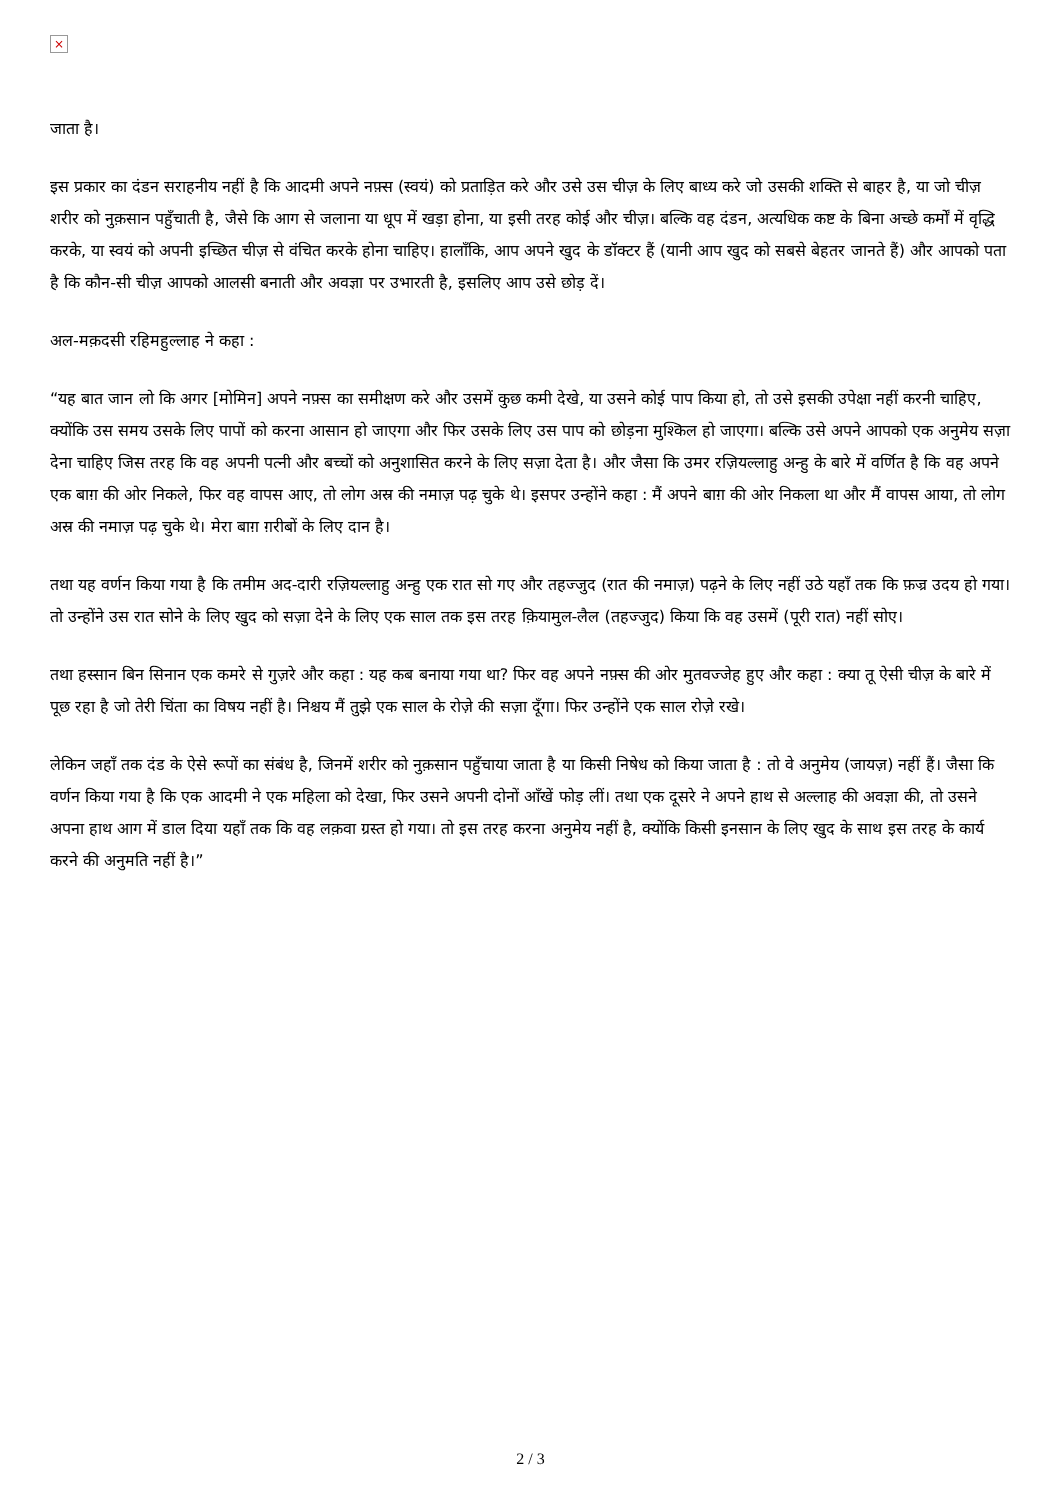×
जाता है।
इस प्रकार का दंडन सराहनीय नहीं है कि आदमी अपने नफ़्स (स्वयं) को प्रताड़ित करे और उसे उस चीज़ के लिए बाध्य करे जो उसकी शक्ति से बाहर है, या जो चीज़ शरीर को नुक़सान पहुँचाती है, जैसे कि आग से जलाना या धूप में खड़ा होना, या इसी तरह कोई और चीज़। बल्कि वह दंडन, अत्यधिक कष्ट के बिना अच्छे कर्मों में वृद्धि करके, या स्वयं को अपनी इच्छित चीज़ से वंचित करके होना चाहिए। हालाँकि, आप अपने खुद के डॉक्टर हैं (यानी आप खुद को सबसे बेहतर जानते हैं) और आपको पता है कि कौन-सी चीज़ आपको आलसी बनाती और अवज्ञा पर उभारती है, इसलिए आप उसे छोड़ दें।
अल-मक़दसी रहिमहुल्लाह ने कहा :
“यह बात जान लो कि अगर [मोमिन] अपने नफ़्स का समीक्षण करे और उसमें कुछ कमी देखे, या उसने कोई पाप किया हो, तो उसे इसकी उपेक्षा नहीं करनी चाहिए, क्योंकि उस समय उसके लिए पापों को करना आसान हो जाएगा और फिर उसके लिए उस पाप को छोड़ना मुश्किल हो जाएगा। बल्कि उसे अपने आपको एक अनुमेय सज़ा देना चाहिए जिस तरह कि वह अपनी पत्नी और बच्चों को अनुशासित करने के लिए सज़ा देता है। और जैसा कि उमर रज़ियल्लाहु अन्हु के बारे में वर्णित है कि वह अपने एक बाग़ की ओर निकले, फिर वह वापस आए, तो लोग अस्र की नमाज़ पढ़ चुके थे। इसपर उन्होंने कहा : मैं अपने बाग़ की ओर निकला था और मैं वापस आया, तो लोग अस्र की नमाज़ पढ़ चुके थे। मेरा बाग़ ग़रीबों के लिए दान है।
तथा यह वर्णन किया गया है कि तमीम अद-दारी रज़ियल्लाहु अन्हु एक रात सो गए और तहज्जुद (रात की नमाज़) पढ़ने के लिए नहीं उठे यहाँ तक कि फ़ज्र उदय हो गया। तो उन्होंने उस रात सोने के लिए खुद को सज़ा देने के लिए एक साल तक इस तरह क़ियामुल-लैल (तहज्जुद) किया कि वह उसमें (पूरी रात) नहीं सोए।
तथा हस्सान बिन सिनान एक कमरे से गुज़रे और कहा : यह कब बनाया गया था? फिर वह अपने नफ़्स की ओर मुतवज्जेह हुए और कहा : क्या तू ऐसी चीज़ के बारे में पूछ रहा है जो तेरी चिंता का विषय नहीं है। निश्चय मैं तुझे एक साल के रोज़े की सज़ा दूँगा। फिर उन्होंने एक साल रोज़े रखे।
लेकिन जहाँ तक दंड के ऐसे रूपों का संबंध है, जिनमें शरीर को नुक़सान पहुँचाया जाता है या किसी निषेध को किया जाता है : तो वे अनुमेय (जायज़) नहीं हैं। जैसा कि वर्णन किया गया है कि एक आदमी ने एक महिला को देखा, फिर उसने अपनी दोनों आँखें फोड़ लीं। तथा एक दूसरे ने अपने हाथ से अल्लाह की अवज्ञा की, तो उसने अपना हाथ आग में डाल दिया यहाँ तक कि वह लक़वा ग्रस्त हो गया। तो इस तरह करना अनुमेय नहीं है, क्योंकि किसी इनसान के लिए खुद के साथ इस तरह के कार्य करने की अनुमति नहीं है।”
2 / 3